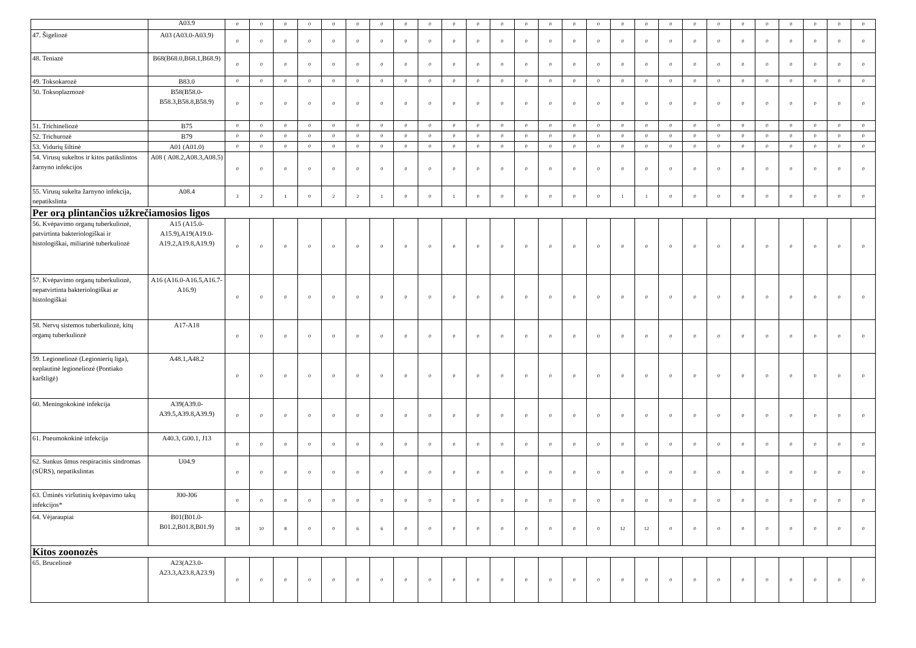| | A03.9 | 0 | 0 | 0 | 0 | 0 | 0 | 0 | 0 | 0 | 0 | 0 | 0 | 0 | 0 | 0 | 0 | 0 | 0 | 0 | 0 | 0 | 0 | 0 | 0 | 0 | 0 | 0 |
| 47. Šigeliozė | A03 (A03.0-A03.9) | 0 | 0 | 0 | 0 | 0 | 0 | 0 | 0 | 0 | 0 | 0 | 0 | 0 | 0 | 0 | 0 | 0 | 0 | 0 | 0 | 0 | 0 | 0 | 0 | 0 | 0 | 0 |
| 48. Teniazė | B68(B68.0,B68.1,B68.9) | 0 | 0 | 0 | 0 | 0 | 0 | 0 | 0 | 0 | 0 | 0 | 0 | 0 | 0 | 0 | 0 | 0 | 0 | 0 | 0 | 0 | 0 | 0 | 0 | 0 | 0 | 0 |
| 49. Toksokarozė | B83.0 | 0 | 0 | 0 | 0 | 0 | 0 | 0 | 0 | 0 | 0 | 0 | 0 | 0 | 0 | 0 | 0 | 0 | 0 | 0 | 0 | 0 | 0 | 0 | 0 | 0 | 0 | 0 |
| 50. Toksoplazmozė | B58(B58.0-B58.3,B58.8,B58.9) | 0 | 0 | 0 | 0 | 0 | 0 | 0 | 0 | 0 | 0 | 0 | 0 | 0 | 0 | 0 | 0 | 0 | 0 | 0 | 0 | 0 | 0 | 0 | 0 | 0 | 0 | 0 |
| 51. Trichineliozė | B75 | 0 | 0 | 0 | 0 | 0 | 0 | 0 | 0 | 0 | 0 | 0 | 0 | 0 | 0 | 0 | 0 | 0 | 0 | 0 | 0 | 0 | 0 | 0 | 0 | 0 | 0 | 0 |
| 52. Trichurozė | B79 | 0 | 0 | 0 | 0 | 0 | 0 | 0 | 0 | 0 | 0 | 0 | 0 | 0 | 0 | 0 | 0 | 0 | 0 | 0 | 0 | 0 | 0 | 0 | 0 | 0 | 0 | 0 |
| 53. Vidurių šiltinė | A01 (A01.0) | 0 | 0 | 0 | 0 | 0 | 0 | 0 | 0 | 0 | 0 | 0 | 0 | 0 | 0 | 0 | 0 | 0 | 0 | 0 | 0 | 0 | 0 | 0 | 0 | 0 | 0 | 0 |
| 54. Virusų sukeltos ir kitos patikslintos žarnyno infekcijos | A08 ( A08.2,A08.3,A08.5) | 0 | 0 | 0 | 0 | 0 | 0 | 0 | 0 | 0 | 0 | 0 | 0 | 0 | 0 | 0 | 0 | 0 | 0 | 0 | 0 | 0 | 0 | 0 | 0 | 0 | 0 | 0 |
| 55. Virusų sukelta žarnyno infekcija, nepatikslinta | A08.4 | 3 | 2 | 1 | 0 | 2 | 2 | 1 | 0 | 0 | 1 | 0 | 0 | 0 | 0 | 0 | 0 | 1 | 1 | 0 | 0 | 0 | 0 | 0 | 0 | 0 | 0 | 0 |
| Per orą plintančios užkrečiamosios ligos | | | | | | | | | | | | | | | | | | | | | | | | | | | | |
| 56. Kvėpavimo organų tuberkuliozė, patvirtinta bakteriologiškai ir histologiškai, miliarinė tuberkuliozė | A15 (A15.0-A15.9),A19(A19.0-A19.2,A19.8,A19.9) | 0 | 0 | 0 | 0 | 0 | 0 | 0 | 0 | 0 | 0 | 0 | 0 | 0 | 0 | 0 | 0 | 0 | 0 | 0 | 0 | 0 | 0 | 0 | 0 | 0 | 0 | 0 |
| 57. Kvėpavimo organų tuberkuliozė, nepatvirtinta bakteriologiškai ar histologiškai | A16 (A16.0-A16.5,A16.7-A16.9) | 0 | 0 | 0 | 0 | 0 | 0 | 0 | 0 | 0 | 0 | 0 | 0 | 0 | 0 | 0 | 0 | 0 | 0 | 0 | 0 | 0 | 0 | 0 | 0 | 0 | 0 | 0 |
| 58. Nervų sistemos tuberkuliozė, kitų organų tuberkuliozė | A17-A18 | 0 | 0 | 0 | 0 | 0 | 0 | 0 | 0 | 0 | 0 | 0 | 0 | 0 | 0 | 0 | 0 | 0 | 0 | 0 | 0 | 0 | 0 | 0 | 0 | 0 | 0 | 0 |
| 59. Legioneliozė (Legionierių liga), neplautinė legioneliozė (Pontiako karštligė) | A48.1,A48.2 | 0 | 0 | 0 | 0 | 0 | 0 | 0 | 0 | 0 | 0 | 0 | 0 | 0 | 0 | 0 | 0 | 0 | 0 | 0 | 0 | 0 | 0 | 0 | 0 | 0 | 0 | 0 |
| 60. Meningokokinė infekcija | A39(A39.0-A39.5,A39.8,A39.9) | 0 | 0 | 0 | 0 | 0 | 0 | 0 | 0 | 0 | 0 | 0 | 0 | 0 | 0 | 0 | 0 | 0 | 0 | 0 | 0 | 0 | 0 | 0 | 0 | 0 | 0 | 0 |
| 61. Pneumokokinė infekcija | A40.3, G00.1, J13 | 0 | 0 | 0 | 0 | 0 | 0 | 0 | 0 | 0 | 0 | 0 | 0 | 0 | 0 | 0 | 0 | 0 | 0 | 0 | 0 | 0 | 0 | 0 | 0 | 0 | 0 | 0 |
| 62. Sunkus ūmus respiracinis sindromas (SŪRS), nepatikslintas | U04.9 | 0 | 0 | 0 | 0 | 0 | 0 | 0 | 0 | 0 | 0 | 0 | 0 | 0 | 0 | 0 | 0 | 0 | 0 | 0 | 0 | 0 | 0 | 0 | 0 | 0 | 0 | 0 |
| 63. Ūminės viršutinių kvėpavimo takų infekcijos* | J00-J06 | 0 | 0 | 0 | 0 | 0 | 0 | 0 | 0 | 0 | 0 | 0 | 0 | 0 | 0 | 0 | 0 | 0 | 0 | 0 | 0 | 0 | 0 | 0 | 0 | 0 | 0 | 0 |
| 64. Vėjaraupiai | B01(B01.0-B01.2,B01.8,B01.9) | 18 | 10 | 8 | 0 | 0 | 6 | 6 | 0 | 0 | 0 | 0 | 0 | 0 | 0 | 0 | 0 | 12 | 12 | 0 | 0 | 0 | 0 | 0 | 0 | 0 | 0 | 0 |
| Kitos zoonozės | | | | | | | | | | | | | | | | | | | | | | | | | | | | |
| 65. Bruceliozė | A23(A23.0-A23.3,A23.8,A23.9) | 0 | 0 | 0 | 0 | 0 | 0 | 0 | 0 | 0 | 0 | 0 | 0 | 0 | 0 | 0 | 0 | 0 | 0 | 0 | 0 | 0 | 0 | 0 | 0 | 0 | 0 | 0 |